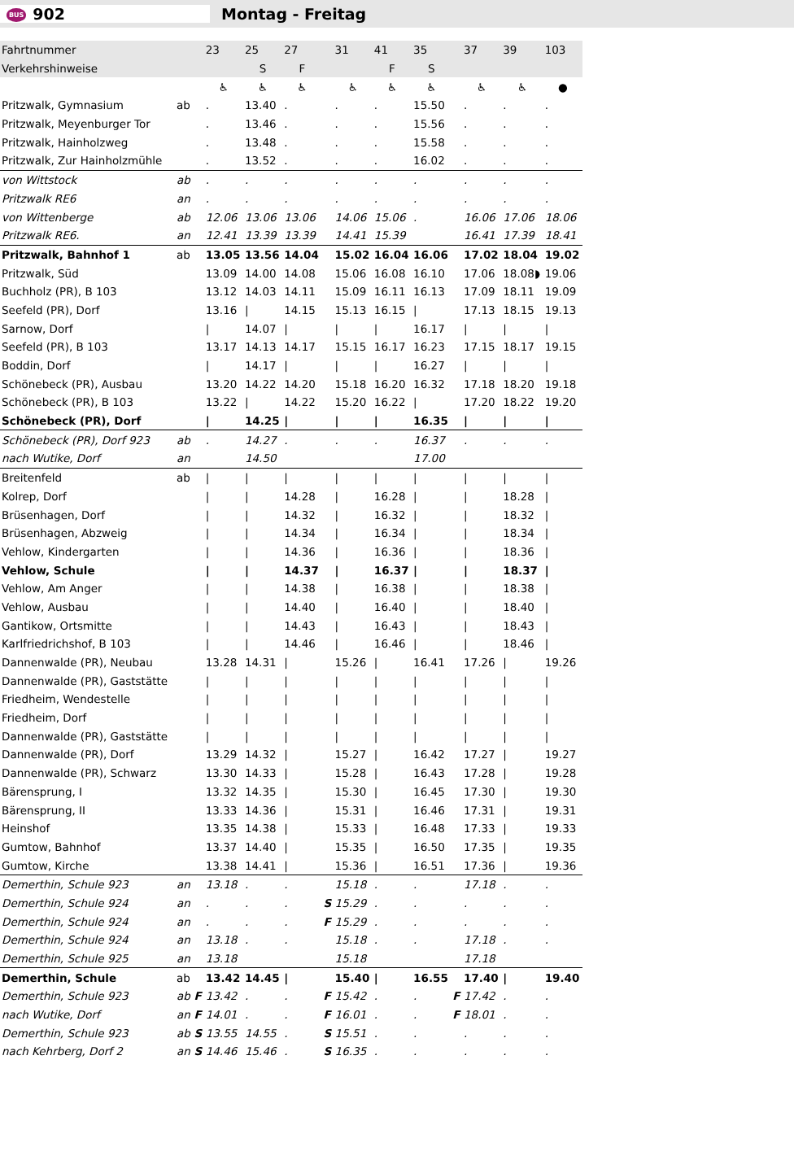BUS 902 Montag - Freitag
| Fahrtnummer | | | 23 | 25 | 27 | | 31 | 41 | 35 | | 37 | 39 | 103 |
| --- | --- | --- | --- | --- | --- | --- | --- | --- | --- | --- | --- | --- | --- |
| Verkehrshinweise | | | | S | F | | | F | S | | | | |
| | | | ♿ | ♿ | ♿ | | ♿ | ♿ | ♿ | | ♿ | ♿ | ● |
| Pritzwalk, Gymnasium | ab | | . | 13.40 | . | | . | . | 15.50 | | . | . | . |
| Pritzwalk, Meyenburger Tor | | | . | 13.46 | . | | . | . | 15.56 | | . | . | . |
| Pritzwalk, Hainholzweg | | | . | 13.48 | . | | . | . | 15.58 | | . | . | . |
| Pritzwalk, Zur Hainholzmühle | | | . | 13.52 | . | | . | . | 16.02 | | . | . | . |
| von Wittstock | ab | | . | . | . | | . | . | . | | . | . | . |
| Pritzwalk RE6 | an | | . | . | . | | . | . | . | | . | . | . |
| von Wittenberge | ab | | 12.06 | 13.06 | 13.06 | | 14.06 | 15.06 | . | | 16.06 | 17.06 | 18.06 |
| Pritzwalk RE6. | an | | 12.41 | 13.39 | 13.39 | | 14.41 | 15.39 | | | 16.41 | 17.39 | 18.41 |
| Pritzwalk, Bahnhof 1 | ab | | 13.05 | 13.56 | 14.04 | | 15.02 | 16.04 | 16.06 | | 17.02 | 18.04 | 19.02 |
| Pritzwalk, Süd | | | 13.09 | 14.00 | 14.08 | | 15.06 | 16.08 | 16.10 | | 17.06 | 18.08◗ | 19.06 |
| Buchholz (PR), B 103 | | | 13.12 | 14.03 | 14.11 | | 15.09 | 16.11 | 16.13 | | 17.09 | 18.11 | 19.09 |
| Seefeld (PR), Dorf | | | 13.16 | / | 14.15 | | 15.13 | 16.15 | / | | 17.13 | 18.15 | 19.13 |
| Sarnow, Dorf | | | / | 14.07 | / | | / | / | 16.17 | | / | / | / |
| Seefeld (PR), B 103 | | | 13.17 | 14.13 | 14.17 | | 15.15 | 16.17 | 16.23 | | 17.15 | 18.17 | 19.15 |
| Boddin, Dorf | | | / | 14.17 | / | | / | / | 16.27 | | / | / | / |
| Schönebeck (PR), Ausbau | | | 13.20 | 14.22 | 14.20 | | 15.18 | 16.20 | 16.32 | | 17.18 | 18.20 | 19.18 |
| Schönebeck (PR), B 103 | | | 13.22 | / | 14.22 | | 15.20 | 16.22 | / | | 17.20 | 18.22 | 19.20 |
| Schönebeck (PR), Dorf | | | / | 14.25 | / | | / | / | 16.35 | | / | / | / |
| Schönebeck (PR), Dorf 923 | ab | | . | 14.27 | . | | . | . | 16.37 | | . | . | . |
| nach Wutike, Dorf | an | | | 14.50 | | | | | 17.00 | | | | |
| Breitenfeld | ab | | / | / | / | | / | / | / | | / | / | / |
| Kolrep, Dorf | | | / | / | 14.28 | | / | 16.28 | / | | / | 18.28 | / |
| Brüsenhagen, Dorf | | | / | / | 14.32 | | / | 16.32 | / | | / | 18.32 | / |
| Brüsenhagen, Abzweig | | | / | / | 14.34 | | / | 16.34 | / | | / | 18.34 | / |
| Vehlow, Kindergarten | | | / | / | 14.36 | | / | 16.36 | / | | / | 18.36 | / |
| Vehlow, Schule | | | / | / | 14.37 | | / | 16.37 | / | | / | 18.37 | / |
| Vehlow, Am Anger | | | / | / | 14.38 | | / | 16.38 | / | | / | 18.38 | / |
| Vehlow, Ausbau | | | / | / | 14.40 | | / | 16.40 | / | | / | 18.40 | / |
| Gantikow, Ortsmitte | | | / | / | 14.43 | | / | 16.43 | / | | / | 18.43 | / |
| Karlfriedrichshof, B 103 | | | / | / | 14.46 | | / | 16.46 | / | | / | 18.46 | / |
| Dannenwalde (PR), Neubau | | | 13.28 | 14.31 | / | | 15.26 | / | 16.41 | | 17.26 | / | 19.26 |
| Dannenwalde (PR), Gaststätte | | | / | / | / | | / | / | / | | / | / | / |
| Friedheim, Wendestelle | | | / | / | / | | / | / | / | | / | / | / |
| Friedheim, Dorf | | | / | / | / | | / | / | / | | / | / | / |
| Dannenwalde (PR), Gaststätte | | | / | / | / | | / | / | / | | / | / | / |
| Dannenwalde (PR), Dorf | | | 13.29 | 14.32 | / | | 15.27 | / | 16.42 | | 17.27 | / | 19.27 |
| Dannenwalde (PR), Schwarz | | | 13.30 | 14.33 | / | | 15.28 | / | 16.43 | | 17.28 | / | 19.28 |
| Bärensprung, I | | | 13.32 | 14.35 | / | | 15.30 | / | 16.45 | | 17.30 | / | 19.30 |
| Bärensprung, II | | | 13.33 | 14.36 | / | | 15.31 | / | 16.46 | | 17.31 | / | 19.31 |
| Heinshof | | | 13.35 | 14.38 | / | | 15.33 | / | 16.48 | | 17.33 | / | 19.33 |
| Gumtow, Bahnhof | | | 13.37 | 14.40 | / | | 15.35 | / | 16.50 | | 17.35 | / | 19.35 |
| Gumtow, Kirche | | | 13.38 | 14.41 | / | | 15.36 | / | 16.51 | | 17.36 | / | 19.36 |
| Demerthin, Schule 923 | an | | 13.18 | . | . | | 15.18 | . | . | | 17.18 | . | . |
| Demerthin, Schule 924 | an | | . | . | . | S | 15.29 | . | . | | . | . | . |
| Demerthin, Schule 924 | an | | . | . | . | F | 15.29 | . | . | | . | . | . |
| Demerthin, Schule 924 | an | | 13.18 | . | . | | 15.18 | . | . | | 17.18 | . | . |
| Demerthin, Schule 925 | an | | 13.18 | | | | 15.18 | | | | 17.18 | | |
| Demerthin, Schule | ab | | 13.42 | 14.45 | / | | 15.40 | / | 16.55 | | 17.40 | / | 19.40 |
| Demerthin, Schule 923 | ab | F | 13.42 | . | . | F | 15.42 | . | . | F | 17.42 | . | . |
| nach Wutike, Dorf | an | F | 14.01 | . | . | F | 16.01 | . | . | F | 18.01 | . | . |
| Demerthin, Schule 923 | ab | S | 13.55 | 14.55 | . | S | 15.51 | . | . | | . | . | . |
| nach Kehrberg, Dorf 2 | an | S | 14.46 | 15.46 | . | S | 16.35 | . | . | | . | . | . |